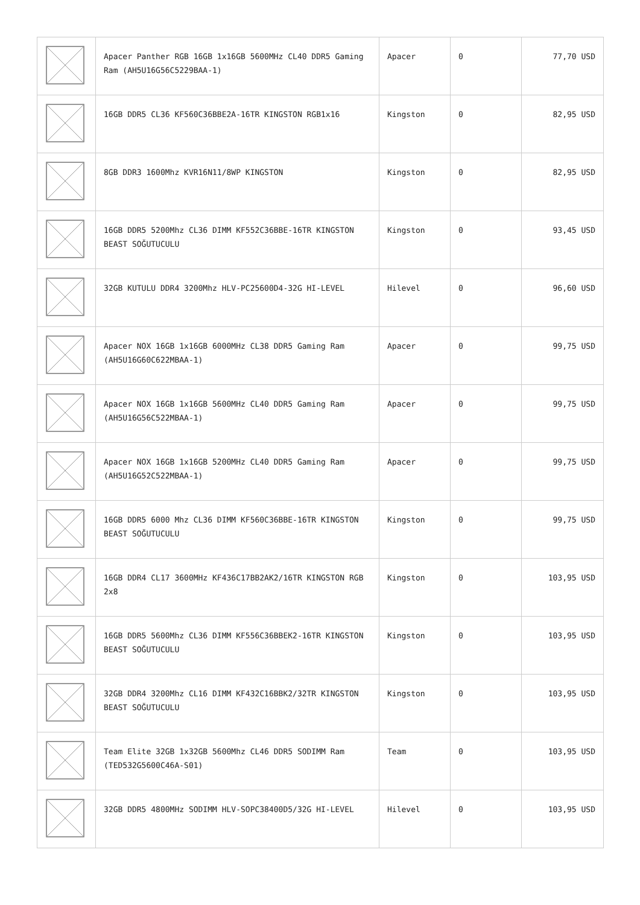| | Apacer Panther RGB 16GB 1x16GB 5600MHz CL40 DDR5 Gaming Ram (AH5U16G56C5229BAA-1) | Apacer | 0 | 77,70 USD |
| | 16GB DDR5 CL36 KF560C36BBE2A-16TR KINGSTON RGB1x16 | Kingston | 0 | 82,95 USD |
| | 8GB DDR3 1600Mhz KVR16N11/8WP KINGSTON | Kingston | 0 | 82,95 USD |
| | 16GB DDR5 5200Mhz CL36 DIMM KF552C36BBE-16TR KINGSTON BEAST SOĞUTUCULU | Kingston | 0 | 93,45 USD |
| | 32GB KUTULU DDR4 3200Mhz HLV-PC25600D4-32G HI-LEVEL | Hilevel | 0 | 96,60 USD |
| | Apacer NOX 16GB 1x16GB 6000MHz CL38 DDR5 Gaming Ram (AH5U16G60C622MBAA-1) | Apacer | 0 | 99,75 USD |
| | Apacer NOX 16GB 1x16GB 5600MHz CL40 DDR5 Gaming Ram (AH5U16G56C522MBAA-1) | Apacer | 0 | 99,75 USD |
| | Apacer NOX 16GB 1x16GB 5200MHz CL40 DDR5 Gaming Ram (AH5U16G52C522MBAA-1) | Apacer | 0 | 99,75 USD |
| | 16GB DDR5 6000 Mhz CL36 DIMM KF560C36BBE-16TR KINGSTON BEAST SOĞUTUCULU | Kingston | 0 | 99,75 USD |
| | 16GB DDR4 CL17 3600MHz KF436C17BB2AK2/16TR KINGSTON RGB 2x8 | Kingston | 0 | 103,95 USD |
| | 16GB DDR5 5600Mhz CL36 DIMM KF556C36BBEK2-16TR KINGSTON BEAST SOĞUTUCULU | Kingston | 0 | 103,95 USD |
| | 32GB DDR4 3200Mhz CL16 DIMM KF432C16BBK2/32TR KINGSTON BEAST SOĞUTUCULU | Kingston | 0 | 103,95 USD |
| | Team Elite 32GB 1x32GB 5600Mhz CL46 DDR5 SODIMM Ram (TED532G5600C46A-S01) | Team | 0 | 103,95 USD |
| | 32GB DDR5 4800MHz SODIMM HLV-SOPC38400D5/32G HI-LEVEL | Hilevel | 0 | 103,95 USD |